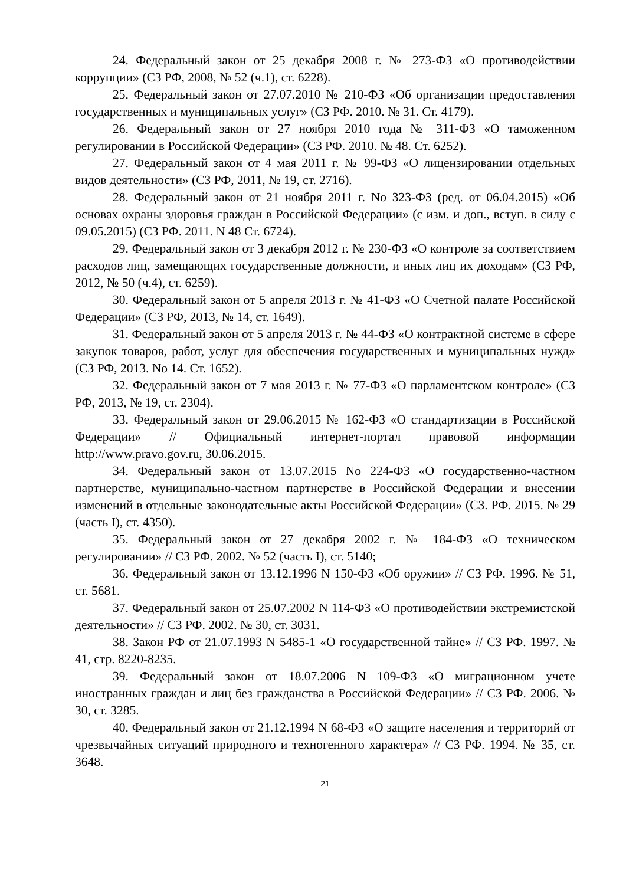24. Федеральный закон от 25 декабря 2008 г. № 273-ФЗ «О противодействии коррупции» (СЗ РФ, 2008, № 52 (ч.1), ст. 6228).
25. Федеральный закон от 27.07.2010 № 210-ФЗ «Об организации предоставления государственных и муниципальных услуг» (СЗ РФ. 2010. № 31. Ст. 4179).
26. Федеральный закон от 27 ноября 2010 года № 311-ФЗ «О таможенном регулировании в Российской Федерации» (СЗ РФ. 2010. № 48. Ст. 6252).
27. Федеральный закон от 4 мая 2011 г. № 99-ФЗ «О лицензировании отдельных видов деятельности» (СЗ РФ, 2011, № 19, ст. 2716).
28. Федеральный закон от 21 ноября 2011 г. No 323-ФЗ (ред. от 06.04.2015) «Об основах охраны здоровья граждан в Российской Федерации» (с изм. и доп., вступ. в силу с 09.05.2015) (СЗ РФ. 2011. N 48 Ст. 6724).
29. Федеральный закон от 3 декабря 2012 г. № 230-ФЗ «О контроле за соответствием расходов лиц, замещающих государственные должности, и иных лиц их доходам» (СЗ РФ, 2012, № 50 (ч.4), ст. 6259).
30. Федеральный закон от 5 апреля 2013 г. № 41-ФЗ «О Счетной палате Российской Федерации» (СЗ РФ, 2013, № 14, ст. 1649).
31. Федеральный закон от 5 апреля 2013 г. № 44-ФЗ «О контрактной системе в сфере закупок товаров, работ, услуг для обеспечения государственных и муниципальных нужд» (СЗ РФ, 2013. No 14. Ст. 1652).
32. Федеральный закон от 7 мая 2013 г. № 77-ФЗ «О парламентском контроле» (СЗ РФ, 2013, № 19, ст. 2304).
33. Федеральный закон от 29.06.2015 № 162-ФЗ «О стандартизации в Российской Федерации» // Официальный интернет-портал правовой информации http://www.pravo.gov.ru, 30.06.2015.
34. Федеральный закон от 13.07.2015 No 224-ФЗ «О государственно-частном партнерстве, муниципально-частном партнерстве в Российской Федерации и внесении изменений в отдельные законодательные акты Российской Федерации» (СЗ. РФ. 2015. № 29 (часть I), ст. 4350).
35. Федеральный закон от 27 декабря 2002 г. № 184-ФЗ «О техническом регулировании» // СЗ РФ. 2002. № 52 (часть I), ст. 5140;
36. Федеральный закон от 13.12.1996 N 150-ФЗ «Об оружии» // СЗ РФ. 1996. № 51, ст. 5681.
37. Федеральный закон от 25.07.2002 N 114-ФЗ «О противодействии экстремистской деятельности» // СЗ РФ. 2002. № 30, ст. 3031.
38. Закон РФ от 21.07.1993 N 5485-1 «О государственной тайне» // СЗ РФ. 1997. № 41, стр. 8220-8235.
39. Федеральный закон от 18.07.2006 N 109-ФЗ «О миграционном учете иностранных граждан и лиц без гражданства в Российской Федерации» // СЗ РФ. 2006. № 30, ст. 3285.
40. Федеральный закон от 21.12.1994 N 68-ФЗ «О защите населения и территорий от чрезвычайных ситуаций природного и техногенного характера» // СЗ РФ. 1994. № 35, ст. 3648.
21